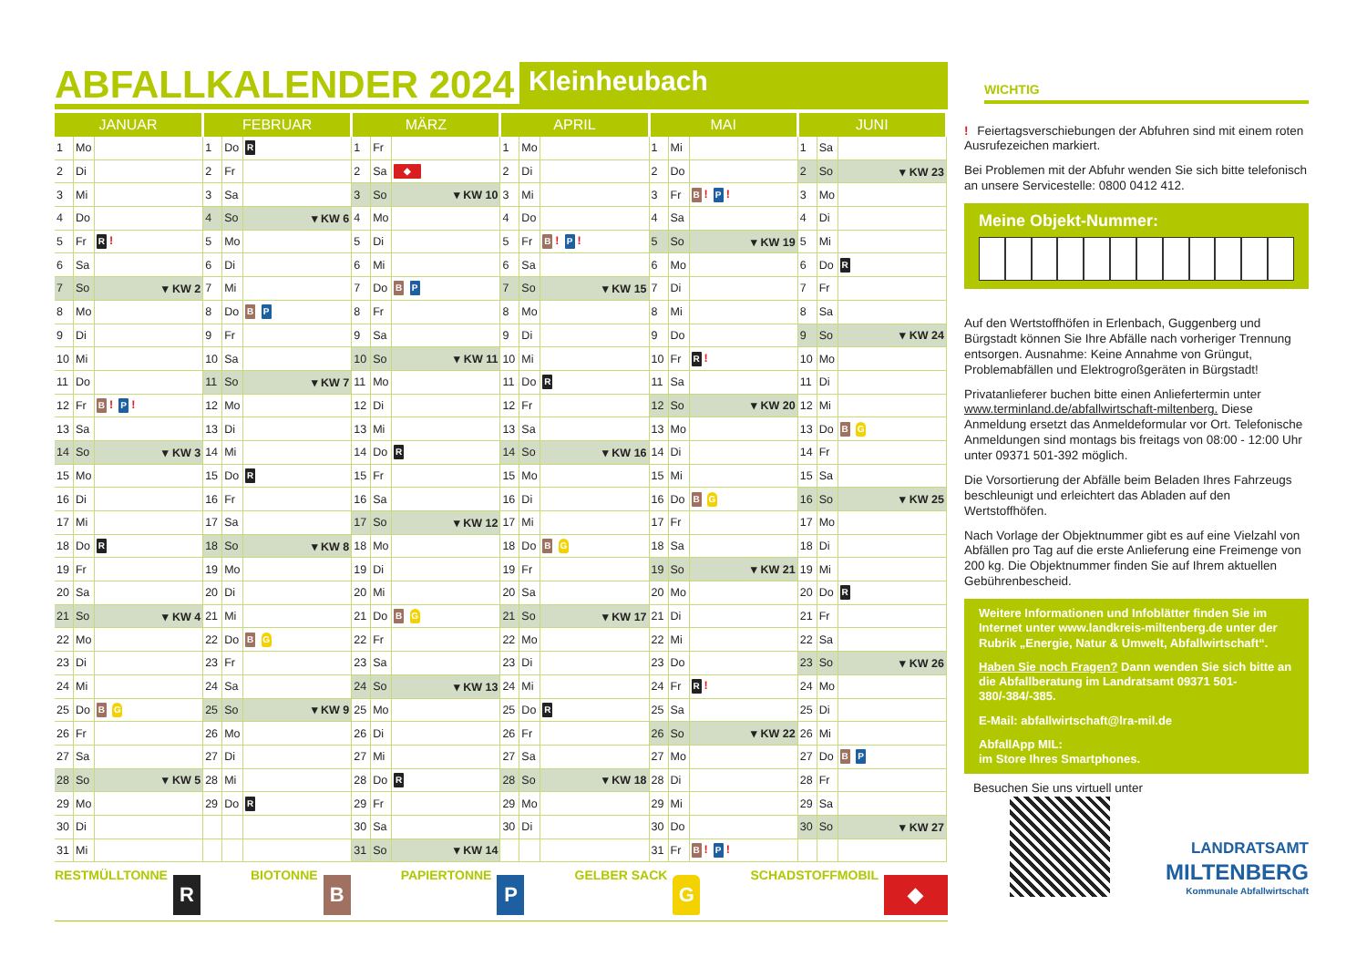ABFALLKALENDER 2024
Kleinheubach
| JANUAR | | | FEBRUAR | | | MÄRZ | | | APRIL | | | MAI | | | JUNI | | |
| --- | --- | --- | --- | --- | --- | --- | --- | --- | --- | --- | --- | --- | --- | --- | --- | --- | --- |
| 1 | Mo | | 1 | Do | R | 1 | Fr | | 1 | Mo | | 1 | Mi | | 1 | Sa | |
| 2 | Di | | 2 | Fr | | 2 | Sa | ◆ | 2 | Di | | 2 | Do | | 2 | So | ▾ KW 23 |
| 3 | Mi | | 3 | Sa | | 3 | So | ▾ KW 10 | 3 | Mi | | 3 | Fr | B ! P ! | 3 | Mo | |
| 4 | Do | | 4 | So | ▾ KW 6 | 4 | Mo | | 4 | Do | | 4 | Sa | | 4 | Di | |
| 5 | Fr | R ! | 5 | Mo | | 5 | Di | | 5 | Fr | B ! P ! | 5 | So | ▾ KW 19 | 5 | Mi | |
| 6 | Sa | | 6 | Di | | 6 | Mi | | 6 | Sa | | 6 | Mo | | 6 | Do | R |
| 7 | So | ▾ KW 2 | 7 | Mi | | 7 | Do | B P | 7 | So | ▾ KW 15 | 7 | Di | | 7 | Fr | |
| 8 | Mo | | 8 | Do | B P | 8 | Fr | | 8 | Mo | | 8 | Mi | | 8 | Sa | |
| 9 | Di | | 9 | Fr | | 9 | Sa | | 9 | Di | | 9 | Do | | 9 | So | ▾ KW 24 |
| 10 | Mi | | 10 | Sa | | 10 | So | ▾ KW 11 | 10 | Mi | | 10 | Fr | R ! | 10 | Mo | |
| 11 | Do | | 11 | So | ▾ KW 7 | 11 | Mo | | 11 | Do | R | 11 | Sa | | 11 | Di | |
| 12 | Fr | B ! P ! | 12 | Mo | | 12 | Di | | 12 | Fr | | 12 | So | ▾ KW 20 | 12 | Mi | |
| 13 | Sa | | 13 | Di | | 13 | Mi | | 13 | Sa | | 13 | Mo | | 13 | Do | B G |
| 14 | So | ▾ KW 3 | 14 | Mi | | 14 | Do | R | 14 | So | ▾ KW 16 | 14 | Di | | 14 | Fr | |
| 15 | Mo | | 15 | Do | R | 15 | Fr | | 15 | Mo | | 15 | Mi | | 15 | Sa | |
| 16 | Di | | 16 | Fr | | 16 | Sa | | 16 | Di | | 16 | Do | B G | 16 | So | ▾ KW 25 |
| 17 | Mi | | 17 | Sa | | 17 | So | ▾ KW 12 | 17 | Mi | | 17 | Fr | | 17 | Mo | |
| 18 | Do | R | 18 | So | ▾ KW 8 | 18 | Mo | | 18 | Do | B G | 18 | Sa | | 18 | Di | |
| 19 | Fr | | 19 | Mo | | 19 | Di | | 19 | Fr | | 19 | So | ▾ KW 21 | 19 | Mi | |
| 20 | Sa | | 20 | Di | | 20 | Mi | | 20 | Sa | | 20 | Mo | | 20 | Do | R |
| 21 | So | ▾ KW 4 | 21 | Mi | | 21 | Do | B G | 21 | So | ▾ KW 17 | 21 | Di | | 21 | Fr | |
| 22 | Mo | | 22 | Do | B G | 22 | Fr | | 22 | Mo | | 22 | Mi | | 22 | Sa | |
| 23 | Di | | 23 | Fr | | 23 | Sa | | 23 | Di | | 23 | Do | | 23 | So | ▾ KW 26 |
| 24 | Mi | | 24 | Sa | | 24 | So | ▾ KW 13 | 24 | Mi | | 24 | Fr | R ! | 24 | Mo | |
| 25 | Do | B G | 25 | So | ▾ KW 9 | 25 | Mo | | 25 | Do | R | 25 | Sa | | 25 | Di | |
| 26 | Fr | | 26 | Mo | | 26 | Di | | 26 | Fr | | 26 | So | ▾ KW 22 | 26 | Mi | |
| 27 | Sa | | 27 | Di | | 27 | Mi | | 27 | Sa | | 27 | Mo | | 27 | Do | B P |
| 28 | So | ▾ KW 5 | 28 | Mi | | 28 | Do | R | 28 | So | ▾ KW 18 | 28 | Di | | 28 | Fr | |
| 29 | Mo | | 29 | Do | R | 29 | Fr | | 29 | Mo | | 29 | Mi | | 29 | Sa | |
| 30 | Di | | | | | 30 | Sa | | 30 | Di | | 30 | Do | | 30 | So | ▾ KW 27 |
| 31 | Mi | | | | | 31 | So | ▾ KW 14 | | | | 31 | Fr | B ! P ! | | | |
RESTMÜLLTONNE R
BIOTONNE B
PAPIERTONNE P
GELBER SACK G
SCHADSTOFFMOBIL ◆
WICHTIG
! Feiertagsverschiebungen der Abfuhren sind mit einem roten Ausrufezeichen markiert.
Bei Problemen mit der Abfuhr wenden Sie sich bitte telefonisch an unsere Servicestelle: 0800 0412 412.
Meine Objekt-Nummer:
Auf den Wertstoffhöfen in Erlenbach, Guggenberg und Bürgstadt können Sie Ihre Abfälle nach vorheriger Trennung entsorgen. Ausnahme: Keine Annahme von Grüngut, Problemabfällen und Elektrogroßgeräten in Bürgstadt!
Privatanlieferer buchen bitte einen Anliefertermin unter www.terminland.de/abfallwirtschaft-miltenberg. Diese Anmeldung ersetzt das Anmeldeformular vor Ort. Telefonische Anmeldungen sind montags bis freitags von 08:00 - 12:00 Uhr unter 09371 501-392 möglich.
Die Vorsortierung der Abfälle beim Beladen Ihres Fahrzeugs beschleunigt und erleichtert das Abladen auf den Wertstoffhöfen.
Nach Vorlage der Objektnummer gibt es auf eine Vielzahl von Abfällen pro Tag auf die erste Anlieferung eine Freimenge von 200 kg. Die Objektnummer finden Sie auf Ihrem aktuellen Gebührenbescheid.
Weitere Informationen und Infoblätter finden Sie im Internet unter www.landkreis-miltenberg.de unter der Rubrik „Energie, Natur & Umwelt, Abfallwirtschaft“.
Haben Sie noch Fragen? Dann wenden Sie sich bitte an die Abfallberatung im Landratsamt 09371 501-380/-384/-385.
E-Mail: abfallwirtschaft@lra-mil.de
AbfallApp MIL:
im Store Ihres Smartphones.
Besuchen Sie uns virtuell unter
LANDRATSAMT
MILTENBERG
Kommunale Abfallwirtschaft